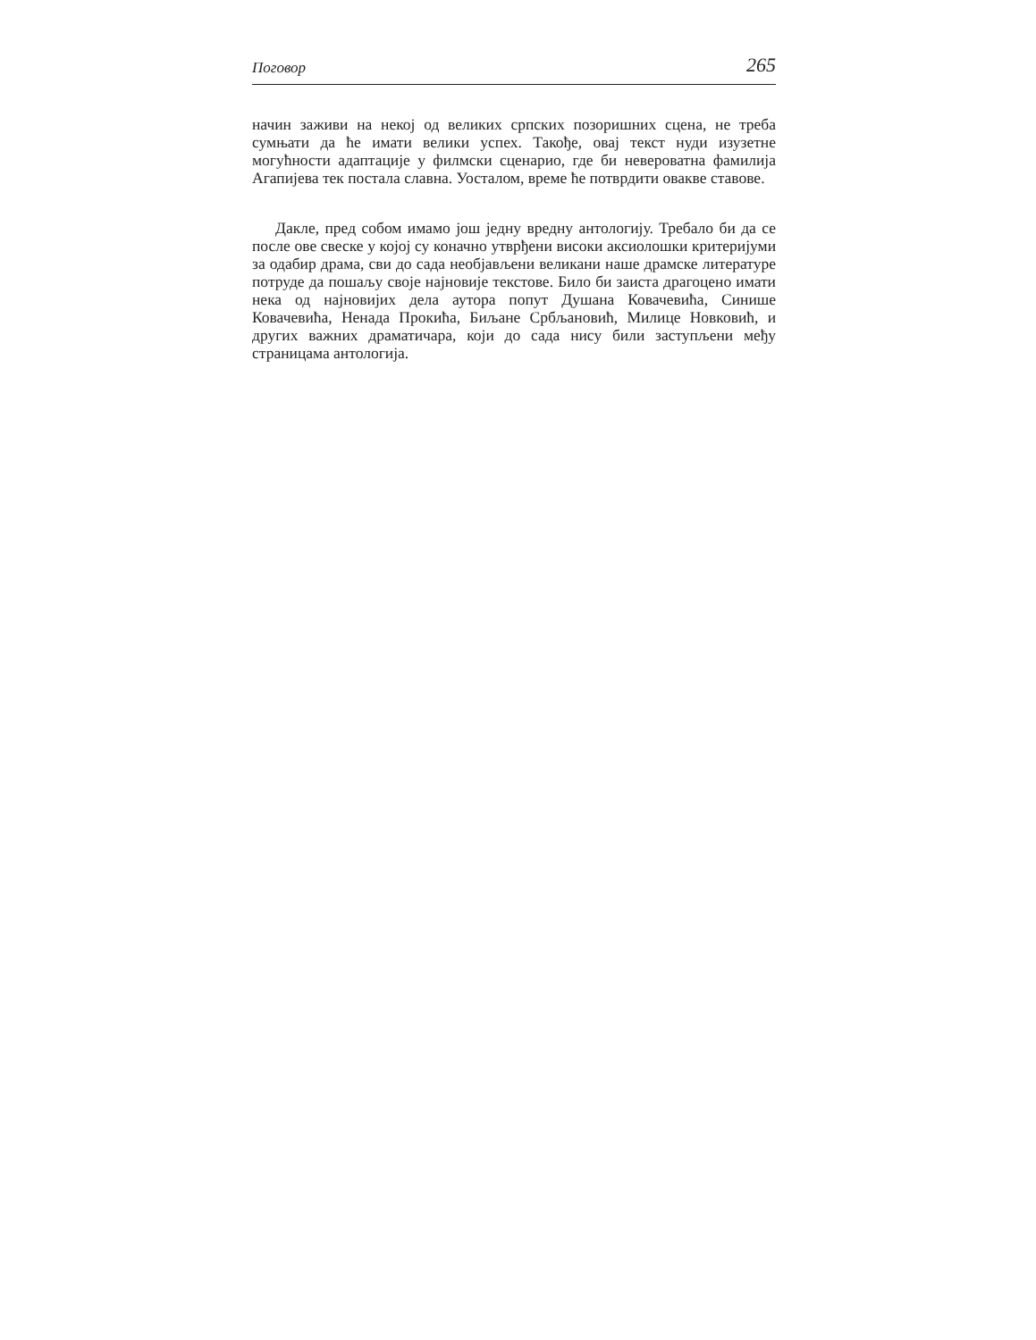Поговор 265
начин заживи на некој од великих српских позоришних сцена, не треба сумњати да ће имати велики успех. Такође, овај текст нуди изузетне могућности адаптације у филмски сценарио, где би невероватна фамилија Агапијева тек постала славна. Уосталом, време ће потврдити овакве ставове.
Дакле, пред собом имамо још једну вредну антологију. Требало би да се после ове свеске у којој су коначно утврђени високи аксиолошки критеријуми за одабир драма, сви до сада необјављени великани наше драмске литературе потруде да пошаљу своје најновије текстове. Било би заиста драгоцено имати нека од најновијих дела аутора попут Душана Ковачевића, Синише Ковачевића, Ненада Прокића, Биљане Србљановић, Милице Новковић, и других важних драматичара, који до сада нису били заступљени међу страницама антологија.